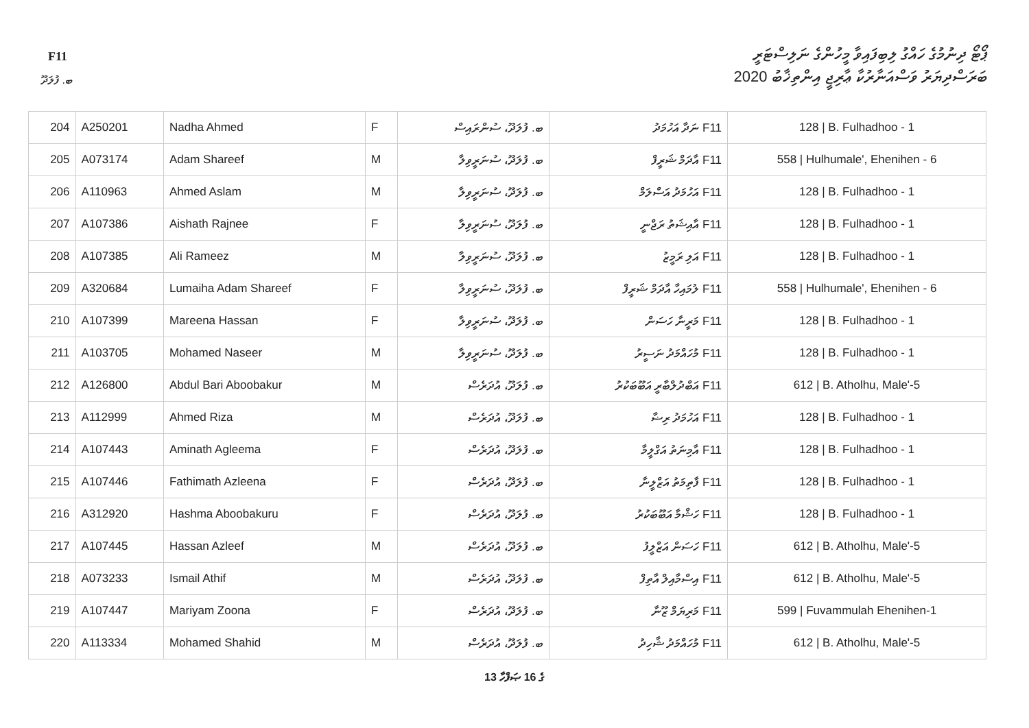F11
ޕޯޓޯ ދިނުމުގެ ހައްގު ލިބިފައިވާ މީހުންގެ ނަލިސްޓަރީ
ބަރަސްދިޔަރު ވަސްއަނާރުކާ ޢާރިޖީ އިންތިޚާބު 2020
ބ. ފުލަދޫ
| 204 | A250201 | Nadha Ahmed | F | ބ. ފުލަދޫ، ސުންރައިސް | F11 ނަދާ އަހުމަދު | 128 / B. Fulhadhoo - 1 |
| 205 | A073174 | Adam Shareef | M | ބ. ފުލަދޫ، ސުނަރީވިލާ | F11 އާދަމް ޝަރީފް | 558 / Hulhumale', Ehenihen - 6 |
| 206 | A110963 | Ahmed Aslam | M | ބ. ފުލަދޫ، ސުނަރީވިލާ | F11 އަހުމަދު އަސްލަމް | 128 / B. Fulhadhoo - 1 |
| 207 | A107386 | Aishath Rajnee | F | ބ. ފުލަދޫ، ސުނަރީވިލާ | F11 އާއިޝަތު ރަޖްނީ | 128 / B. Fulhadhoo - 1 |
| 208 | A107385 | Ali Rameez | M | ބ. ފުލަދޫ، ސުނަރީވިލާ | F11 އަލި ރަމީޒު | 128 / B. Fulhadhoo - 1 |
| 209 | A320684 | Lumaiha Adam Shareef | F | ބ. ފުލަދޫ، ސުނަރީވިލާ | F11 ލުމައިހާ އާދަމް ޝަރީފް | 558 / Hulhumale', Ehenihen - 6 |
| 210 | A107399 | Mareena Hassan | F | ބ. ފުލަދޫ، ސުނަރީވިލާ | F11 މަރީނާ ހަސަން | 128 / B. Fulhadhoo - 1 |
| 211 | A103705 | Mohamed Naseer | M | ބ. ފުލަދޫ، ސުނަރީވިލާ | F11 މުހައްމަދު ނަސީރު | 128 / B. Fulhadhoo - 1 |
| 212 | A126800 | Abdul Bari Aboobakur | M | ބ. ފުލަދޫ، އުދަރެސް | F11 އަބްދުލްބާރީ އަބޫބަކުރު | 612 / B. Atholhu, Male'-5 |
| 213 | A112999 | Ahmed Riza | M | ބ. ފުލަދޫ، އުދަރެސް | F11 އަހުމަދު ރިޟާ | 128 / B. Fulhadhoo - 1 |
| 214 | A107443 | Aminath Agleema | F | ބ. ފުލަދޫ، އުދަރެސް | F11 އާމިނަތު އަގްލީމާ | 128 / B. Fulhadhoo - 1 |
| 215 | A107446 | Fathimath Azleena | F | ބ. ފުލަދޫ، އުދަރެސް | F11 ފާތިމަތު އަޒްލީނާ | 128 / B. Fulhadhoo - 1 |
| 216 | A312920 | Hashma Aboobakuru | F | ބ. ފުލަދޫ، އުދަރެސް | F11 ހަޝްމާ އަބޫބަކުރު | 128 / B. Fulhadhoo - 1 |
| 217 | A107445 | Hassan Azleef | M | ބ. ފުލަދޫ، އުދަރެސް | F11 ހަސަން އަޒްލީފު | 612 / B. Atholhu, Male'-5 |
| 218 | A073233 | Ismail Athif | M | ބ. ފުލަދޫ، އުދަރެސް | F11 އިސްމާއިލް އާތިފް | 612 / B. Atholhu, Male'-5 |
| 219 | A107447 | Mariyam Zoona | F | ބ. ފުލަދޫ، އުދަރެސް | F11 މަރިޔަމް ޒޫނާ | 599 / Fuvammulah Ehenihen-1 |
| 220 | A113334 | Mohamed Shahid | M | ބ. ފުލަދޫ، އުދަރެސް | F11 މުހައްމަދު ޝާހިދު | 612 / B. Atholhu, Male'-5 |
13 ގެ 16 ޞަފްހާ